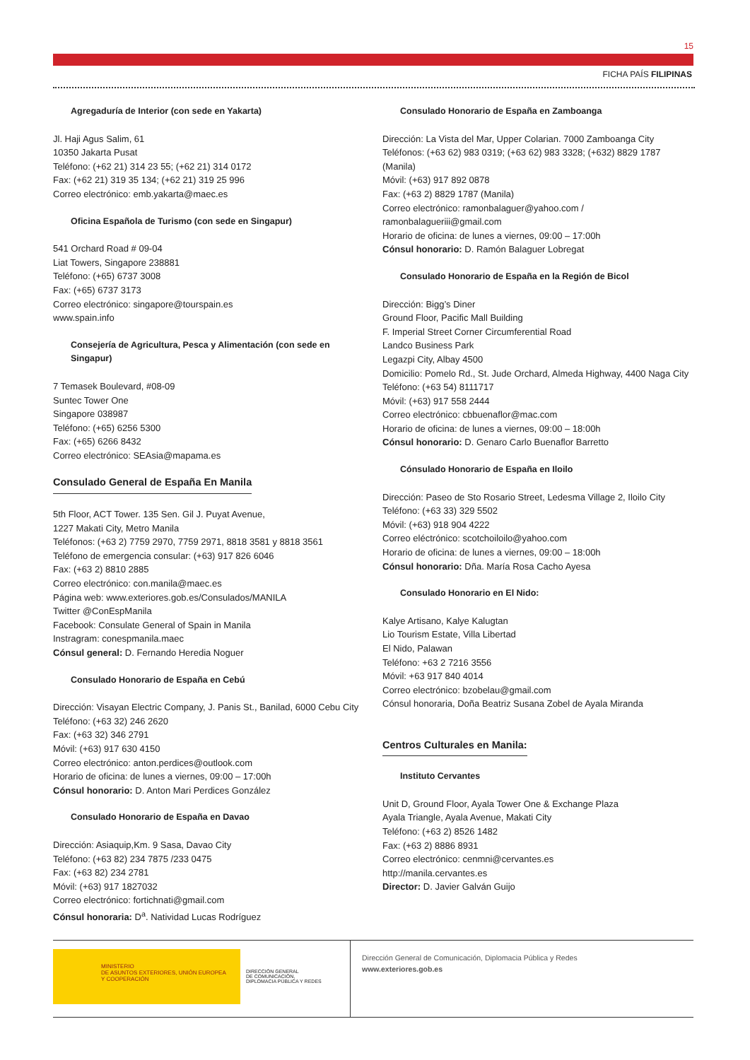15
FICHA PAÍS FILIPINAS
Agregaduría de Interior (con sede en Yakarta)
Jl. Haji Agus Salim, 61
10350 Jakarta Pusat
Teléfono: (+62 21) 314 23 55; (+62 21) 314 0172
Fax: (+62 21) 319 35 134; (+62 21) 319 25 996
Correo electrónico: emb.yakarta@maec.es
Oficina Española de Turismo (con sede en Singapur)
541 Orchard Road # 09-04
Liat Towers, Singapore 238881
Teléfono: (+65) 6737 3008
Fax: (+65) 6737 3173
Correo electrónico: singapore@tourspain.es
www.spain.info
Consejería de Agricultura, Pesca y Alimentación (con sede en Singapur)
7 Temasek Boulevard, #08-09
Suntec Tower One
Singapore 038987
Teléfono: (+65) 6256 5300
Fax: (+65) 6266 8432
Correo electrónico: SEAsia@mapama.es
Consulado General de España En Manila
5th Floor, ACT Tower. 135 Sen. Gil J. Puyat Avenue,
1227 Makati City, Metro Manila
Teléfonos: (+63 2) 7759 2970, 7759 2971, 8818 3581 y 8818 3561
Teléfono de emergencia consular: (+63) 917 826 6046
Fax: (+63 2) 8810 2885
Correo electrónico: con.manila@maec.es
Página web: www.exteriores.gob.es/Consulados/MANILA
Twitter @ConEspManila
Facebook: Consulate General of Spain in Manila
Instragram: conespmanila.maec
Cónsul general: D. Fernando Heredia Noguer
Consulado Honorario de España en Cebú
Dirección: Visayan Electric Company, J. Panis St., Banilad, 6000 Cebu City
Teléfono: (+63 32) 246 2620
Fax: (+63 32) 346 2791
Móvil: (+63) 917 630 4150
Correo electrónico: anton.perdices@outlook.com
Horario de oficina: de lunes a viernes, 09:00 – 17:00h
Cónsul honorario: D. Anton Mari Perdices González
Consulado Honorario de España en Davao
Dirección: Asiaquip,Km. 9 Sasa, Davao City
Teléfono: (+63 82) 234 7875 /233 0475
Fax: (+63 82) 234 2781
Móvil: (+63) 917 1827032
Correo electrónico: fortichnati@gmail.com
Cónsul honoraria: D<sup>a</sup>. Natividad Lucas Rodríguez
Consulado Honorario de España en Zamboanga
Dirección: La Vista del Mar, Upper Colarian. 7000 Zamboanga City
Teléfonos: (+63 62) 983 0319; (+63 62) 983 3328; (+632) 8829 1787 (Manila)
Móvil: (+63) 917 892 0878
Fax: (+63 2) 8829 1787 (Manila)
Correo electrónico: ramonbalaguer@yahoo.com / ramonbalagueriii@gmail.com
Horario de oficina: de lunes a viernes, 09:00 – 17:00h
Cónsul honorario: D. Ramón Balaguer Lobregat
Consulado Honorario de España en la Región de Bicol
Dirección: Bigg’s Diner
Ground Floor, Pacific Mall Building
F. Imperial Street Corner Circumferential Road
Landco Business Park
Legazpi City, Albay 4500
Domicilio: Pomelo Rd., St. Jude Orchard, Almeda Highway, 4400 Naga City
Teléfono: (+63 54) 8111717
Móvil: (+63) 917 558 2444
Correo electrónico: cbbuenaflor@mac.com
Horario de oficina: de lunes a viernes, 09:00 – 18:00h
Cónsul honorario: D. Genaro Carlo Buenaflor Barretto
Cónsulado Honorario de España en Iloilo
Dirección: Paseo de Sto Rosario Street, Ledesma Village 2, Iloilo City
Teléfono: (+63 33) 329 5502
Móvil: (+63) 918 904 4222
Correo eléctrónico: scotchoiloilo@yahoo.com
Horario de oficina: de lunes a viernes, 09:00 – 18:00h
Cónsul honorario: Dña. María Rosa Cacho Ayesa
Consulado Honorario en El Nido:
Kalye Artisano, Kalye Kalugtan
Lio Tourism Estate, Villa Libertad
El Nido, Palawan
Teléfono: +63 2 7216 3556
Móvil: +63 917 840 4014
Correo electrónico: bzobelau@gmail.com
Cónsul honoraria, Doña Beatriz Susana Zobel de Ayala Miranda
Centros Culturales en Manila:
Instituto Cervantes
Unit D, Ground Floor, Ayala Tower One & Exchange Plaza
Ayala Triangle, Ayala Avenue, Makati City
Teléfono: (+63 2) 8526 1482
Fax: (+63 2) 8886 8931
Correo electrónico: cenmni@cervantes.es
http://manila.cervantes.es
Director: D. Javier Galván Guijo
MINISTERIO
DE ASUNTOS EXTERIORES, UNIÓN EUROPEA
Y COOPERACIÓN
DIRECCIÓN GENERAL
DE COMUNICACIÓN,
DIPLOMACIA PÚBLICA Y REDES
Dirección General de Comunicación, Diplomacia Pública y Redes
www.exteriores.gob.es